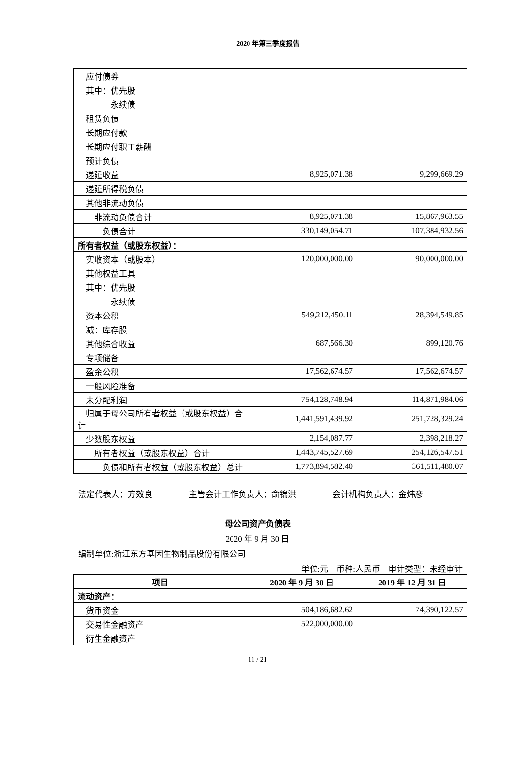2020 年第三季度报告
| 应付债券 | | |
| 其中：优先股 | | |
| 永续债 | | |
| 租赁负债 | | |
| 长期应付款 | | |
| 长期应付职工薪酬 | | |
| 预计负债 | | |
| 递延收益 | 8,925,071.38 | 9,299,669.29 |
| 递延所得税负债 | | |
| 其他非流动负债 | | |
| 非流动负债合计 | 8,925,071.38 | 15,867,963.55 |
| 负债合计 | 330,149,054.71 | 107,384,932.56 |
| 所有者权益（或股东权益）： | | |
| 实收资本（或股本） | 120,000,000.00 | 90,000,000.00 |
| 其他权益工具 | | |
| 其中：优先股 | | |
| 永续债 | | |
| 资本公积 | 549,212,450.11 | 28,394,549.85 |
| 减：库存股 | | |
| 其他综合收益 | 687,566.30 | 899,120.76 |
| 专项储备 | | |
| 盈余公积 | 17,562,674.57 | 17,562,674.57 |
| 一般风险准备 | | |
| 未分配利润 | 754,128,748.94 | 114,871,984.06 |
| 归属于母公司所有者权益（或股东权益）合计 | 1,441,591,439.92 | 251,728,329.24 |
| 少数股东权益 | 2,154,087.77 | 2,398,218.27 |
| 所有者权益（或股东权益）合计 | 1,443,745,527.69 | 254,126,547.51 |
| 负债和所有者权益（或股东权益）总计 | 1,773,894,582.40 | 361,511,480.07 |
法定代表人：方效良 主管会计工作负责人：俞锦洪 会计机构负责人：金炜彦
母公司资产负债表
2020 年 9 月 30 日
编制单位:浙江东方基因生物制品股份有限公司
单位:元 币种:人民币 审计类型：未经审计
| 项目 | 2020 年 9 月 30 日 | 2019 年 12 月 31 日 |
| --- | --- | --- |
| 流动资产： | | |
| 货币资金 | 504,186,682.62 | 74,390,122.57 |
| 交易性金融资产 | 522,000,000.00 | |
| 衍生金融资产 | | |
11 / 21